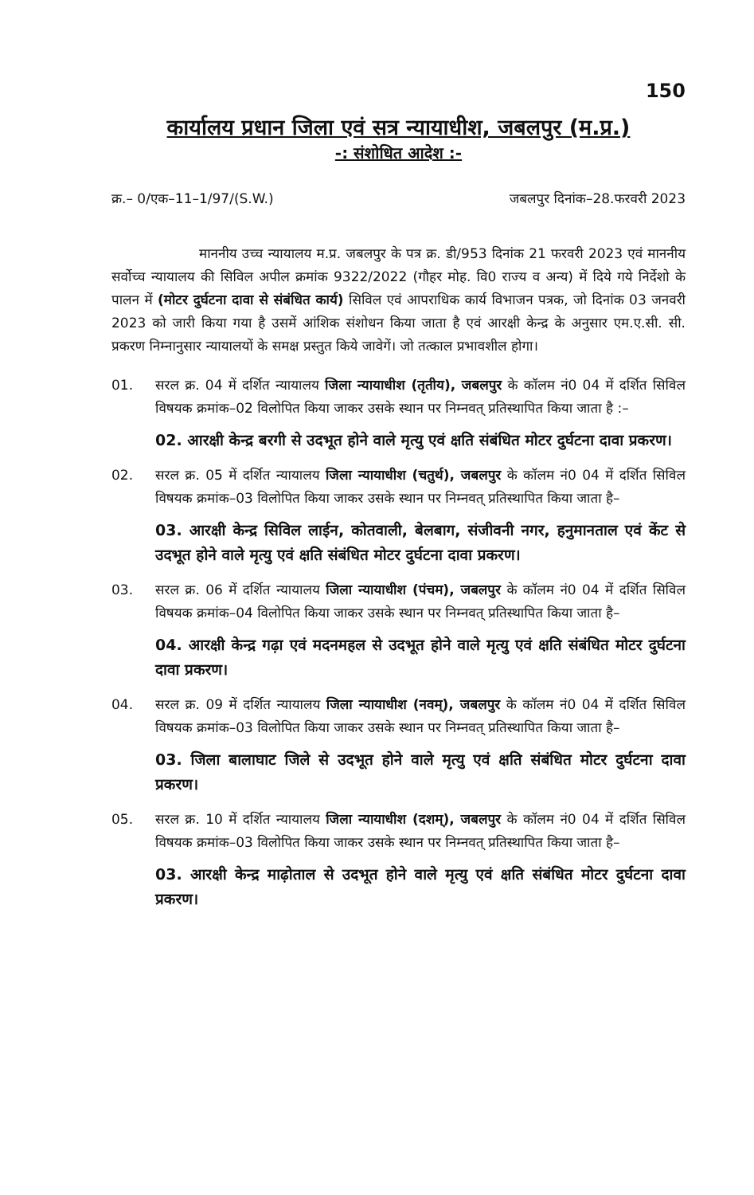150
कार्यालय प्रधान जिला एवं सत्र न्यायाधीश, जबलपुर (म.प्र.)
-: संशोधित आदेश :-
क्र.– 0/एक–11–1/97/(S.W.) जबलपुर दिनांक–28.फरवरी 2023
माननीय उच्च न्यायालय म.प्र. जबलपुर के पत्र क्र. डी/953 दिनांक 21 फरवरी 2023 एवं माननीय सर्वोच्च न्यायालय की सिविल अपील क्रमांक 9322/2022 (गौहर मोह. वि0 राज्य व अन्य) में दिये गये निर्देशो के पालन में (मोटर दुर्घटना दावा से संबंधित कार्य) सिविल एवं आपराधिक कार्य विभाजन पत्रक, जो दिनांक 03 जनवरी 2023 को जारी किया गया है उसमें आंशिक संशोधन किया जाता है एवं आरक्षी केन्द्र के अनुसार एम.ए.सी. सी. प्रकरण निम्नानुसार न्यायालयों के समक्ष प्रस्तुत किये जावेगें। जो तत्काल प्रभावशील होगा।
01. सरल क्र. 04 में दर्शित न्यायालय जिला न्यायाधीश (तृतीय), जबलपुर के कॉलम नं0 04 में दर्शित सिविल विषयक क्रमांक–02 विलोपित किया जाकर उसके स्थान पर निम्नवत् प्रतिस्थापित किया जाता है :–
02. आरक्षी केन्द्र बरगी से उदभूत होने वाले मृत्यु एवं क्षति संबंधित मोटर दुर्घटना दावा प्रकरण।
02. सरल क्र. 05 में दर्शित न्यायालय जिला न्यायाधीश (चतुर्थ), जबलपुर के कॉलम नं0 04 में दर्शित सिविल विषयक क्रमांक–03 विलोपित किया जाकर उसके स्थान पर निम्नवत् प्रतिस्थापित किया जाता है–
03. आरक्षी केन्द्र सिविल लाईन, कोतवाली, बेलबाग, संजीवनी नगर, हनुमानताल एवं केंट से उदभूत होने वाले मृत्यु एवं क्षति संबंधित मोटर दुर्घटना दावा प्रकरण।
03. सरल क्र. 06 में दर्शित न्यायालय जिला न्यायाधीश (पंचम), जबलपुर के कॉलम नं0 04 में दर्शित सिविल विषयक क्रमांक–04 विलोपित किया जाकर उसके स्थान पर निम्नवत् प्रतिस्थापित किया जाता है–
04. आरक्षी केन्द्र गढ़ा एवं मदनमहल से उदभूत होने वाले मृत्यु एवं क्षति संबंधित मोटर दुर्घटना दावा प्रकरण।
04. सरल क्र. 09 में दर्शित न्यायालय जिला न्यायाधीश (नवम्), जबलपुर के कॉलम नं0 04 में दर्शित सिविल विषयक क्रमांक–03 विलोपित किया जाकर उसके स्थान पर निम्नवत् प्रतिस्थापित किया जाता है–
03. जिला बालाघाट जिले से उदभूत होने वाले मृत्यु एवं क्षति संबंधित मोटर दुर्घटना दावा प्रकरण।
05. सरल क्र. 10 में दर्शित न्यायालय जिला न्यायाधीश (दशम्), जबलपुर के कॉलम नं0 04 में दर्शित सिविल विषयक क्रमांक–03 विलोपित किया जाकर उसके स्थान पर निम्नवत् प्रतिस्थापित किया जाता है–
03. आरक्षी केन्द्र माढ़ोताल से उदभूत होने वाले मृत्यु एवं क्षति संबंधित मोटर दुर्घटना दावा प्रकरण।